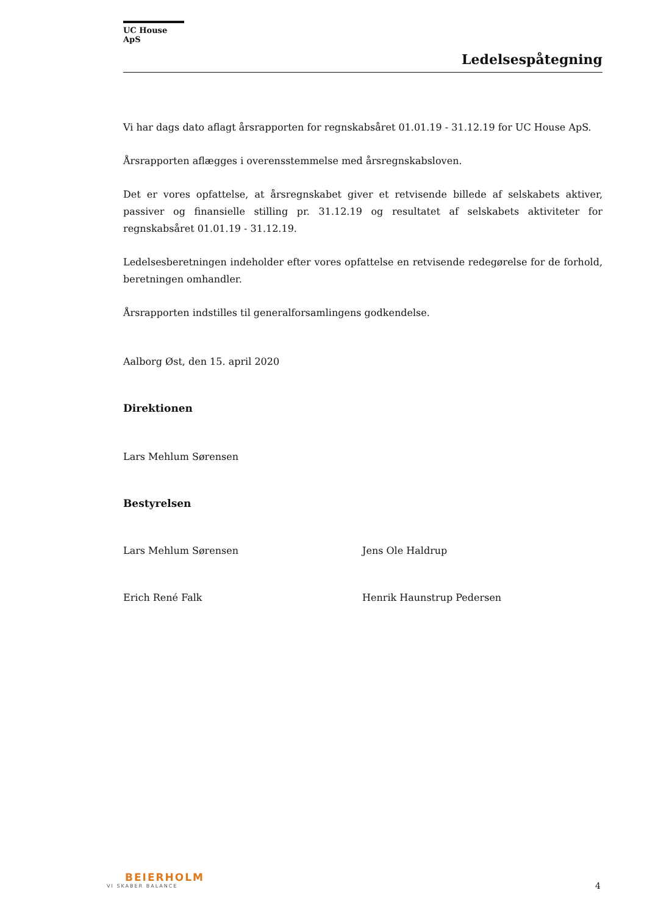UC House ApS
Ledelsespåtegning
Vi har dags dato aflagt årsrapporten for regnskabsåret 01.01.19 - 31.12.19 for UC House ApS.
Årsrapporten aflægges i overensstemmelse med årsregnskabsloven.
Det er vores opfattelse, at årsregnskabet giver et retvisende billede af selskabets aktiver, passiver og finansielle stilling pr. 31.12.19 og resultatet af selskabets aktiviteter for regnskabsåret 01.01.19 - 31.12.19.
Ledelsesberetningen indeholder efter vores opfattelse en retvisende redegørelse for de forhold, beretningen omhandler.
Årsrapporten indstilles til generalforsamlingens godkendelse.
Aalborg Øst, den 15. april 2020
Direktionen
Lars Mehlum Sørensen
Bestyrelsen
Lars Mehlum Sørensen Jens Ole Haldrup
Erich René Falk Henrik Haunstrup Pedersen
BEIERHOLM
VI SKABER BALANCE
4